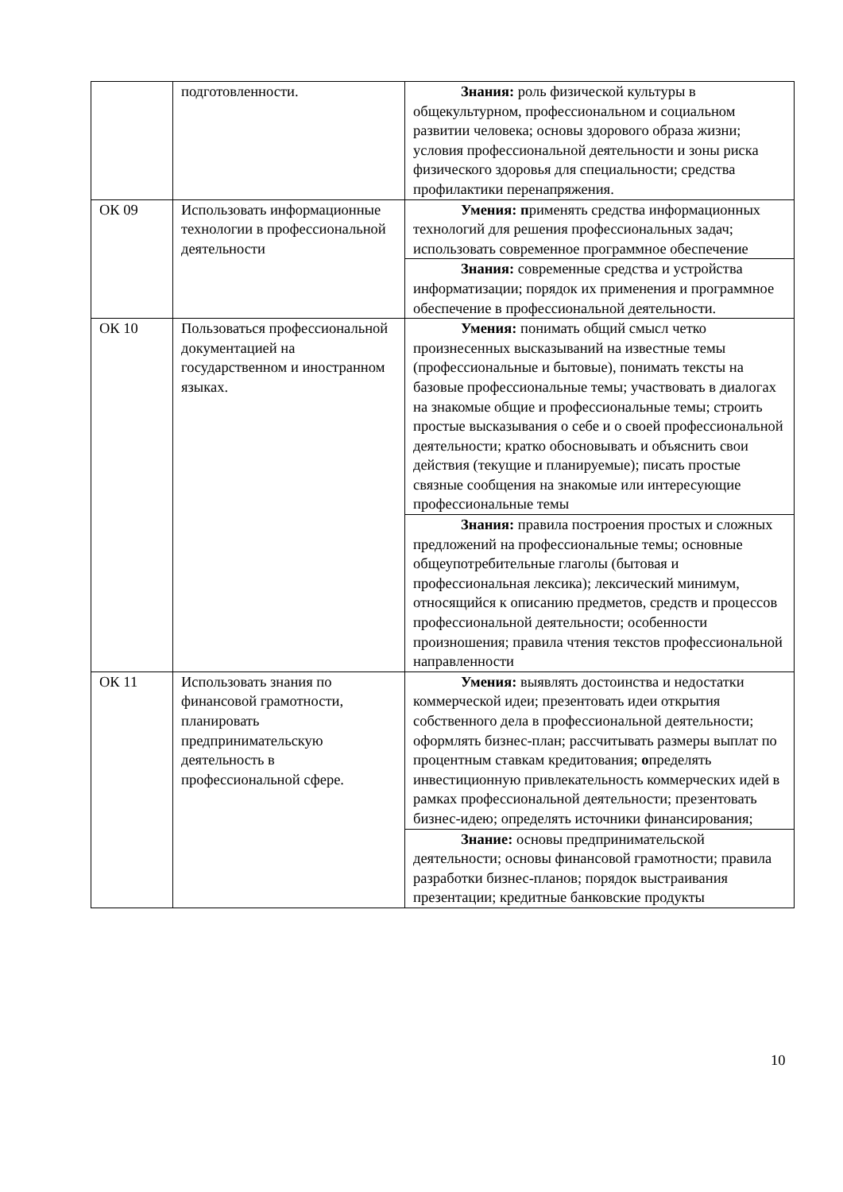| | подготовленности. | Знания: роль физической культуры в общекультурном, профессиональном и социальном развитии человека; основы здорового образа жизни; условия профессиональной деятельности и зоны риска физического здоровья для специальности; средства профилактики перенапряжения. |
| ОК 09 | Использовать информационные технологии в профессиональной деятельности | Умения: п рименять средства информационных технологий для решения профессиональных задач; использовать современное программное обеспечение |
| | | Знания: современные средства и устройства информатизации; порядок их применения и программное обеспечение в профессиональной деятельности. |
| ОК 10 | Пользоваться профессиональной документацией на государственном и иностранном языках. | Умения: понимать общий смысл четко произнесенных высказываний на известные темы (профессиональные и бытовые), понимать тексты на базовые профессиональные темы; участвовать в диалогах на знакомые общие и профессиональные темы; строить простые высказывания о себе и о своей профессиональной деятельности; кратко обосновывать и объяснить свои действия (текущие и планируемые); писать простые связные сообщения на знакомые или интересующие профессиональные темы |
| | | Знания: правила построения простых и сложных предложений на профессиональные темы; основные общеупотребительные глаголы (бытовая и профессиональная лексика); лексический минимум, относящийся к описанию предметов, средств и процессов профессиональной деятельности; особенности произношения; правила чтения текстов профессиональной направленности |
| ОК 11 | Использовать знания по финансовой грамотности, планировать предпринимательскую деятельность в профессиональной сфере. | Умения: выявлять достоинства и недостатки коммерческой идеи; презентовать идеи открытия собственного дела в профессиональной деятельности; оформлять бизнес-план; рассчитывать размеры выплат по процентным ставкам кредитования; о пределять инвестиционную привлекательность коммерческих идей в рамках профессиональной деятельности; презентовать бизнес-идею; определять источники финансирования; |
| | | Знание: основы предпринимательской деятельности; основы финансовой грамотности; правила разработки бизнес-планов; порядок выстраивания презентации; кредитные банковские продукты |
10